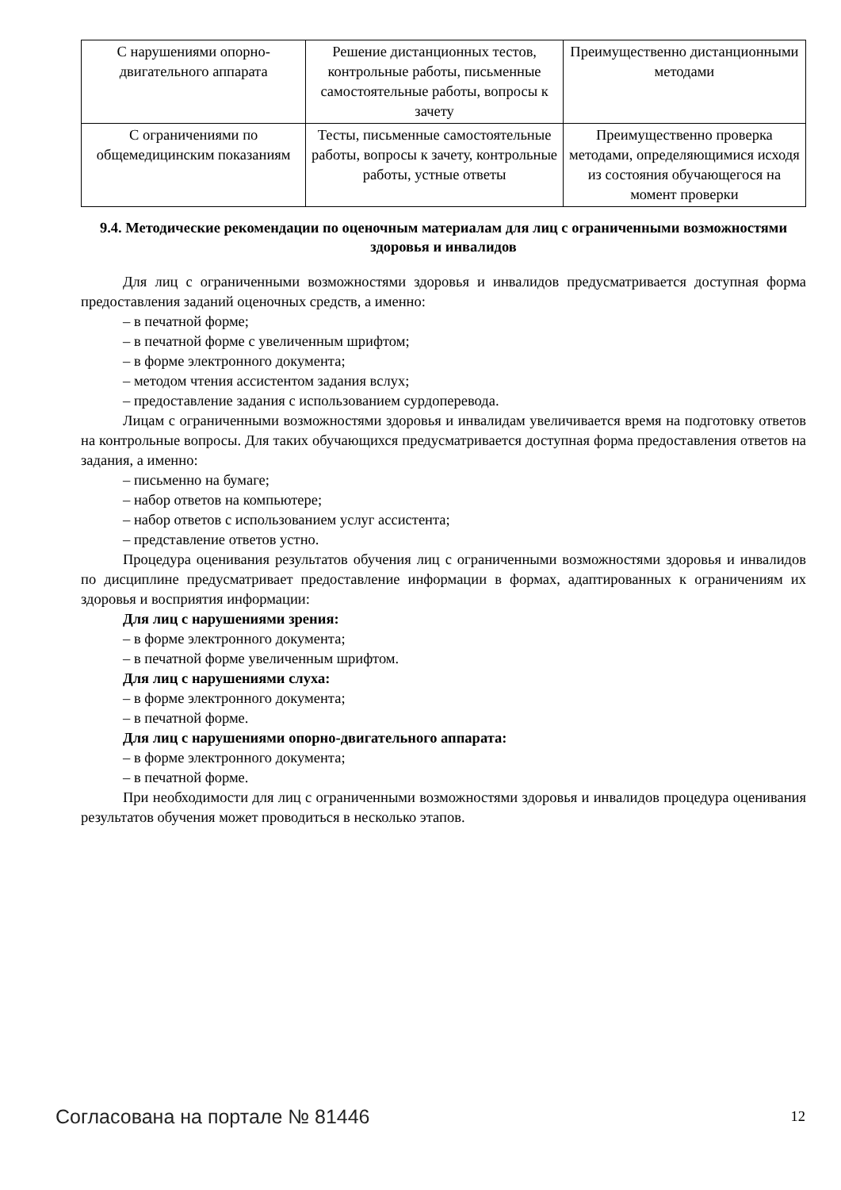| С нарушениями опорно-двигательного аппарата | Решение дистанционных тестов, контрольные работы, письменные самостоятельные работы, вопросы к зачету | Преимущественно дистанционными методами |
| С ограничениями по общемедицинским показаниям | Тесты, письменные самостоятельные работы, вопросы к зачету, контрольные работы, устные ответы | Преимущественно проверка методами, определяющимися исходя из состояния обучающегося на момент проверки |
9.4. Методические рекомендации по оценочным материалам для лиц с ограниченными возможностями здоровья и инвалидов
Для лиц с ограниченными возможностями здоровья и инвалидов предусматривается доступная форма предоставления заданий оценочных средств, а именно:
– в печатной форме;
– в печатной форме с увеличенным шрифтом;
– в форме электронного документа;
– методом чтения ассистентом задания вслух;
– предоставление задания с использованием сурдоперевода.
Лицам с ограниченными возможностями здоровья и инвалидам увеличивается время на подготовку ответов на контрольные вопросы. Для таких обучающихся предусматривается доступная форма предоставления ответов на задания, а именно:
– письменно на бумаге;
– набор ответов на компьютере;
– набор ответов с использованием услуг ассистента;
– представление ответов устно.
Процедура оценивания результатов обучения лиц с ограниченными возможностями здоровья и инвалидов по дисциплине предусматривает предоставление информации в формах, адаптированных к ограничениям их здоровья и восприятия информации:
Для лиц с нарушениями зрения:
– в форме электронного документа;
– в печатной форме увеличенным шрифтом.
Для лиц с нарушениями слуха:
– в форме электронного документа;
– в печатной форме.
Для лиц с нарушениями опорно-двигательного аппарата:
– в форме электронного документа;
– в печатной форме.
При необходимости для лиц с ограниченными возможностями здоровья и инвалидов процедура оценивания результатов обучения может проводиться в несколько этапов.
Согласована на портале № 81446 12